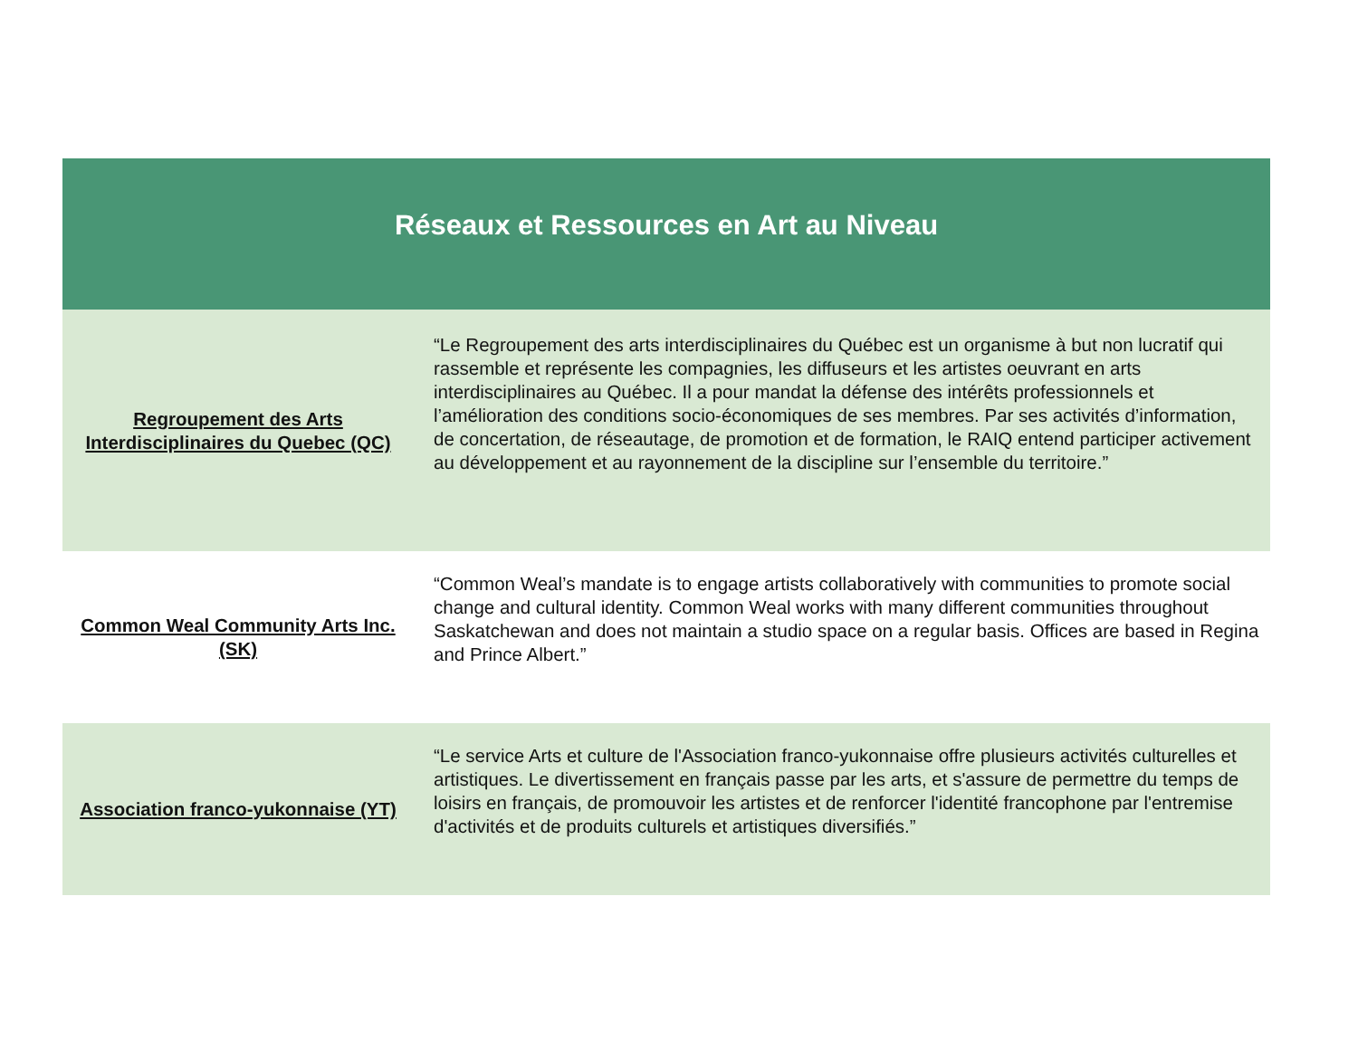| Réseaux et Ressources en Art au Niveau | |
| --- | --- |
| Regroupement des Arts Interdisciplinaires du Quebec (QC) | “Le Regroupement des arts interdisciplinaires du Québec est un organisme à but non lucratif qui rassemble et représente les compagnies, les diffuseurs et les artistes oeuvrant en arts interdisciplinaires au Québec. Il a pour mandat la défense des intérêts professionnels et l’amélioration des conditions socio-économiques de ses membres. Par ses activités d’information, de concertation, de réseautage, de promotion et de formation, le RAIQ entend participer activement au développement et au rayonnement de la discipline sur l’ensemble du territoire.” |
| Common Weal Community Arts Inc. (SK) | “Common Weal’s mandate is to engage artists collaboratively with communities to promote social change and cultural identity. Common Weal works with many different communities throughout Saskatchewan and does not maintain a studio space on a regular basis. Offices are based in Regina and Prince Albert.” |
| Association franco-yukonnaise (YT) | “Le service Arts et culture de l'Association franco-yukonnaise offre plusieurs activités culturelles et artistiques. Le divertissement en français passe par les arts, et s'assure de permettre du temps de loisirs en français, de promouvoir les artistes et de renforcer l'identité francophone par l'entremise d'activités et de produits culturels et artistiques diversifiés.” |